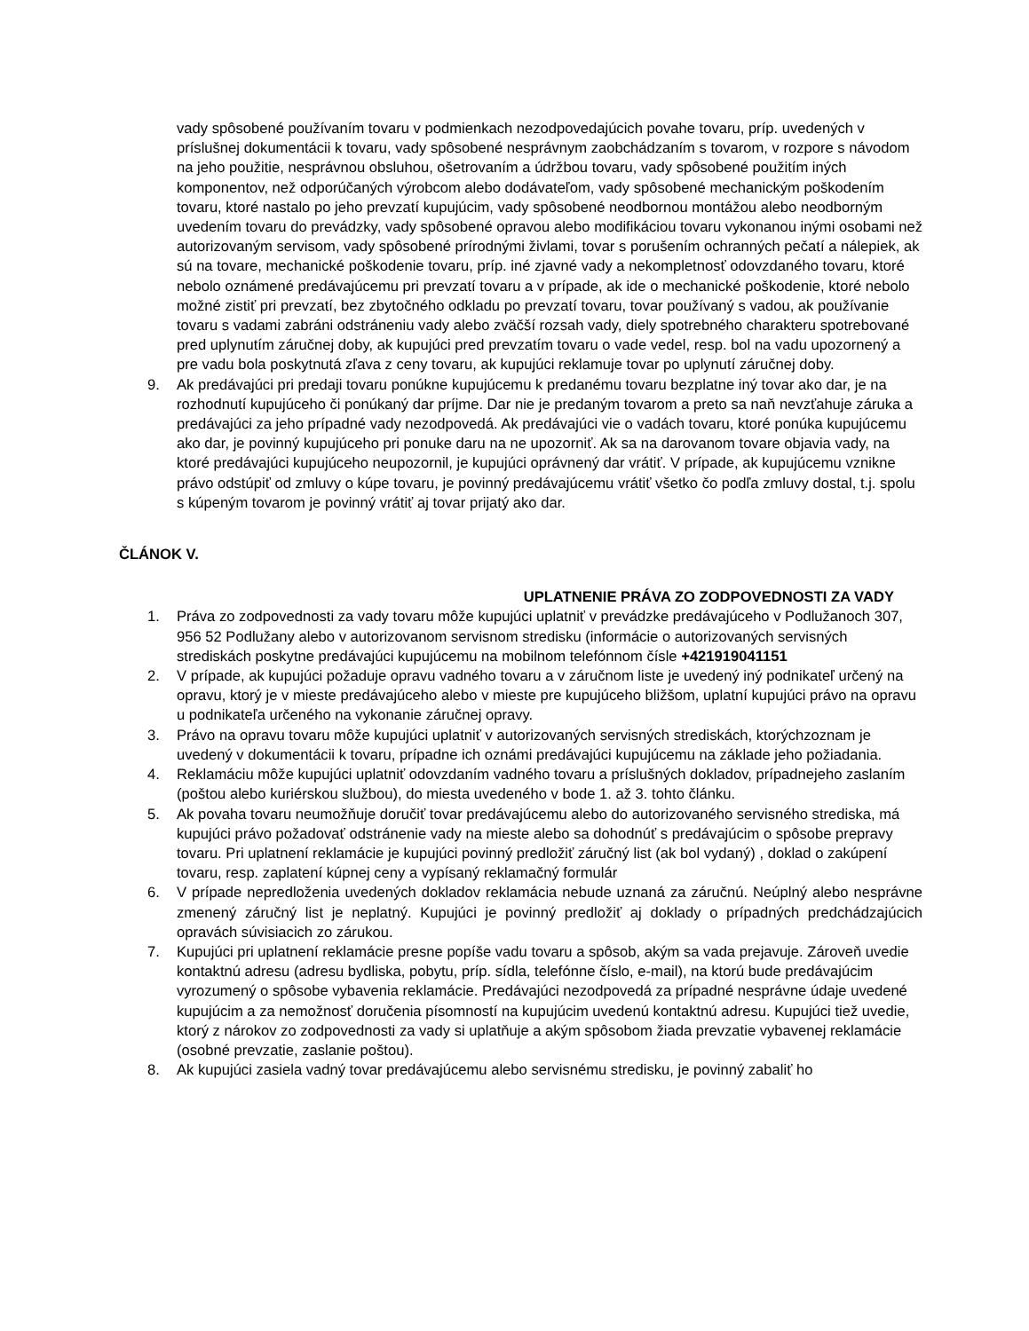vady spôsobené používaním tovaru v podmienkach nezodpovedajúcich povahe tovaru, príp. uvedených v príslušnej dokumentácii k tovaru, vady spôsobené nesprávnym zaobchádzaním s tovarom, v rozpore s návodom na jeho použitie, nesprávnou obsluhou, ošetrovaním a údržbou tovaru, vady spôsobené použitím iných komponentov, než odporúčaných výrobcom alebo dodávateľom, vady spôsobené mechanickým poškodením tovaru, ktoré nastalo po jeho prevzatí kupujúcim, vady spôsobené neodbornou montážou alebo neodborným uvedením tovaru do prevádzky, vady spôsobené opravou alebo modifikáciou tovaru vykonanou inými osobami než autorizovaným servisom, vady spôsobené prírodnými živlami, tovar s porušením ochranných pečatí a nálepiek, ak sú na tovare, mechanické poškodenie tovaru, príp. iné zjavné vady a nekompletnosť odovzdaného tovaru, ktoré nebolo oznámené predávajúcemu pri prevzatí tovaru a v prípade, ak ide o mechanické poškodenie, ktoré nebolo možné zistiť pri prevzatí, bez zbytočného odkladu po prevzatí tovaru, tovar používaný s vadou, ak používanie tovaru s vadami zabráni odstráneniu vady alebo zväčší rozsah vady, diely spotrebného charakteru spotrebované pred uplynutím záručnej doby, ak kupujúci pred prevzatím tovaru o vade vedel, resp. bol na vadu upozornený a pre vadu bola poskytnutá zľava z ceny tovaru, ak kupujúci reklamuje tovar po uplynutí záručnej doby.
9. Ak predávajúci pri predaji tovaru ponúkne kupujúcemu k predanému tovaru bezplatne iný tovar ako dar, je na rozhodnutí kupujúceho či ponúkaný dar príjme. Dar nie je predaným tovarom a preto sa naň nevzťahuje záruka a predávajúci za jeho prípadné vady nezodpovedá. Ak predávajúci vie o vadách tovaru, ktoré ponúka kupujúcemu ako dar, je povinný kupujúceho pri ponuke daru na ne upozorniť. Ak sa na darovanom tovare objavia vady, na ktoré predávajúci kupujúceho neupozornil, je kupujúci oprávnený dar vrátiť. V prípade, ak kupujúcemu vznikne právo odstúpiť od zmluvy o kúpe tovaru, je povinný predávajúcemu vrátiť všetko čo podľa zmluvy dostal, t.j. spolu s kúpeným tovarom je povinný vrátiť aj tovar prijatý ako dar.
ČLÁNOK V.
UPLATNENIE PRÁVA ZO ZODPOVEDNOSTI ZA VADY
1. Práva zo zodpovednosti za vady tovaru môže kupujúci uplatniť v prevádzke predávajúceho v Podlužanoch 307, 956 52 Podlužany alebo v autorizovanom servisnom stredisku (informácie o autorizovaných servisných strediskách poskytne predávajúci kupujúcemu na mobilnom telefónnom čísle +421919041151
2. V prípade, ak kupujúci požaduje opravu vadného tovaru a v záručnom liste je uvedený iný podnikateľ určený na opravu, ktorý je v mieste predávajúceho alebo v mieste pre kupujúceho bližšom, uplatní kupujúci právo na opravu u podnikateľa určeného na vykonanie záručnej opravy.
3. Právo na opravu tovaru môže kupujúci uplatniť v autorizovaných servisných strediskách, ktorýchzoznam je uvedený v dokumentácii k tovaru, prípadne ich oznámi predávajúci kupujúcemu na základe jeho požiadania.
4. Reklamáciu môže kupujúci uplatniť odovzdaním vadného tovaru a príslušných dokladov, prípadnejeho zaslaním (poštou alebo kuriérskou službou), do miesta uvedeného v bode 1. až 3. tohto článku.
5. Ak povaha tovaru neumožňuje doručiť tovar predávajúcemu alebo do autorizovaného servisného strediska, má kupujúci právo požadovať odstránenie vady na mieste alebo sa dohodnúť s predávajúcim o spôsobe prepravy tovaru. Pri uplatnení reklamácie je kupujúci povinný predložiť záručný list (ak bol vydaný) , doklad o zakúpení tovaru, resp. zaplatení kúpnej ceny a vypísaný reklamačný formulár
6. V prípade nepredloženia uvedených dokladov reklamácia nebude uznaná za záručnú. Neúplný alebo nesprávne zmenený záručný list je neplatný. Kupujúci je povinný predložiť aj doklady o prípadných predchádzajúcich opravách súvisiacich zo zárukou.
7. Kupujúci pri uplatnení reklamácie presne popíše vadu tovaru a spôsob, akým sa vada prejavuje. Zároveň uvedie kontaktnú adresu (adresu bydliska, pobytu, príp. sídla, telefónne číslo, e-mail), na ktorú bude predávajúcim vyrozumený o spôsobe vybavenia reklamácie. Predávajúci nezodpovedá za prípadné nesprávne údaje uvedené kupujúcim a za nemožnosť doručenia písomností na kupujúcim uvedenú kontaktnú adresu. Kupujúci tiež uvedie, ktorý z nárokov zo zodpovednosti za vady si uplatňuje a akým spôsobom žiada prevzatie vybavenej reklamácie (osobné prevzatie, zaslanie poštou).
8. Ak kupujúci zasiela vadný tovar predávajúcemu alebo servisnému stredisku, je povinný zabaliť ho